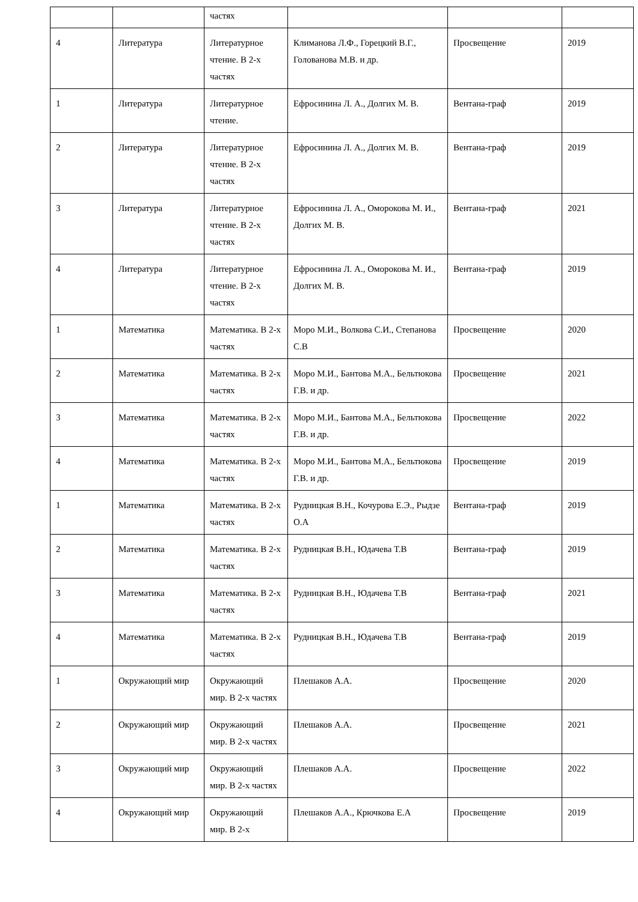| | | частях | | | |
| 4 | Литература | Литературное чтение. В 2-х частях | Климанова Л.Ф., Горецкий В.Г., Голованова М.В. и др. | Просвещение | 2019 |
| 1 | Литература | Литературное чтение. | Ефросинина Л. А., Долгих М. В. | Вентана-граф | 2019 |
| 2 | Литература | Литературное чтение. В 2-х частях | Ефросинина Л. А., Долгих М. В. | Вентана-граф | 2019 |
| 3 | Литература | Литературное чтение. В 2-х частях | Ефросинина Л. А., Оморокова М. И., Долгих М. В. | Вентана-граф | 2021 |
| 4 | Литература | Литературное чтение. В 2-х частях | Ефросинина Л. А., Оморокова М. И., Долгих М. В. | Вентана-граф | 2019 |
| 1 | Математика | Математика. В 2-х частях | Моро М.И., Волкова С.И., Степанова С.В | Просвещение | 2020 |
| 2 | Математика | Математика. В 2-х частях | Моро М.И., Бантова М.А., Бельтюкова Г.В. и др. | Просвещение | 2021 |
| 3 | Математика | Математика. В 2-х частях | Моро М.И., Бантова М.А., Бельтюкова Г.В. и др. | Просвещение | 2022 |
| 4 | Математика | Математика. В 2-х частях | Моро М.И., Бантова М.А., Бельтюкова Г.В. и др. | Просвещение | 2019 |
| 1 | Математика | Математика. В 2-х частях | Рудницкая В.Н., Кочурова Е.Э., Рыдзе О.А | Вентана-граф | 2019 |
| 2 | Математика | Математика. В 2-х частях | Рудницкая В.Н., Юдачева Т.В | Вентана-граф | 2019 |
| 3 | Математика | Математика. В 2-х частях | Рудницкая В.Н., Юдачева Т.В | Вентана-граф | 2021 |
| 4 | Математика | Математика. В 2-х частях | Рудницкая В.Н., Юдачева Т.В | Вентана-граф | 2019 |
| 1 | Окружающий мир | Окружающий мир. В 2-х частях | Плешаков А.А. | Просвещение | 2020 |
| 2 | Окружающий мир | Окружающий мир. В 2-х частях | Плешаков А.А. | Просвещение | 2021 |
| 3 | Окружающий мир | Окружающий мир. В 2-х частях | Плешаков А.А. | Просвещение | 2022 |
| 4 | Окружающий мир | Окружающий мир. В 2-х | Плешаков А.А., Крючкова Е.А | Просвещение | 2019 |